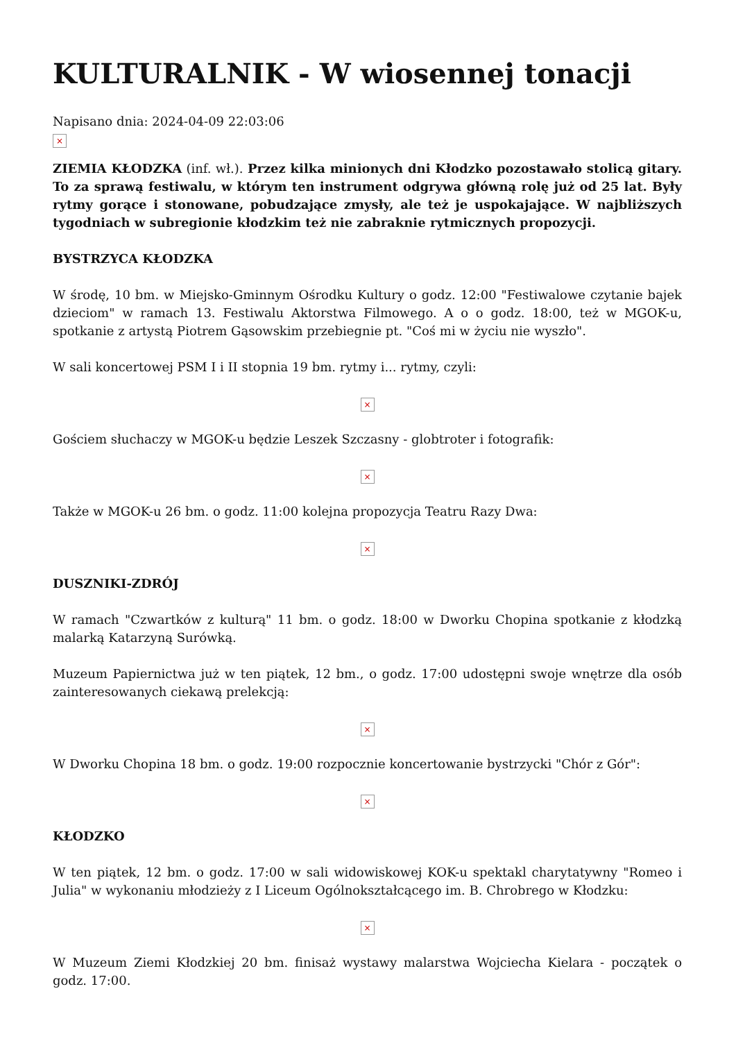KULTURALNIK - W wiosennej tonacji
Napisano dnia: 2024-04-09 22:03:06
×
ZIEMIA KŁODZKA (inf. wł.). Przez kilka minionych dni Kłodzko pozostawało stolicą gitary. To za sprawą festiwalu, w którym ten instrument odgrywa główną rolę już od 25 lat. Były rytmy gorące i stonowane, pobudzające zmysły, ale też je uspokajające. W najbliższych tygodniach w subregionie kłodzkim też nie zabraknie rytmicznych propozycji.
BYSTRZYCA KŁODZKA
W środę, 10 bm. w Miejsko-Gminnym Ośrodku Kultury o godz. 12:00 "Festiwalowe czytanie bajek dzieciom" w ramach 13. Festiwalu Aktorstwa Filmowego. A o o godz. 18:00, też w MGOK-u, spotkanie z artystą Piotrem Gąsowskim przebiegnie pt. "Coś mi w życiu nie wyszło".
W sali koncertowej PSM I i II stopnia 19 bm. rytmy i... rytmy, czyli:
×
Gościem słuchaczy w MGOK-u będzie Leszek Szczasny - globtroter i fotografik:
×
Także w MGOK-u 26 bm. o godz. 11:00 kolejna propozycja Teatru Razy Dwa:
×
DUSZNIKI-ZDRÓJ
W ramach "Czwartków z kulturą" 11 bm. o godz. 18:00 w Dworku Chopina spotkanie z kłodzką malarką Katarzyną Surówką.
Muzeum Papiernictwa już w ten piątek, 12 bm., o godz. 17:00 udostępni swoje wnętrze dla osób zainteresowanych ciekawą prelekcją:
×
W Dworku Chopina 18 bm. o godz. 19:00 rozpocznie koncertowanie bystrzycki "Chór z Gór":
×
KŁODZKO
W ten piątek, 12 bm. o godz. 17:00 w sali widowiskowej KOK-u spektakl charytatywny "Romeo i Julia" w wykonaniu młodzieży z I Liceum Ogólnokształcącego im. B. Chrobrego w Kłodzku:
×
W Muzeum Ziemi Kłodzkiej 20 bm. finisaż wystawy malarstwa Wojciecha Kielara - początek o godz. 17:00.